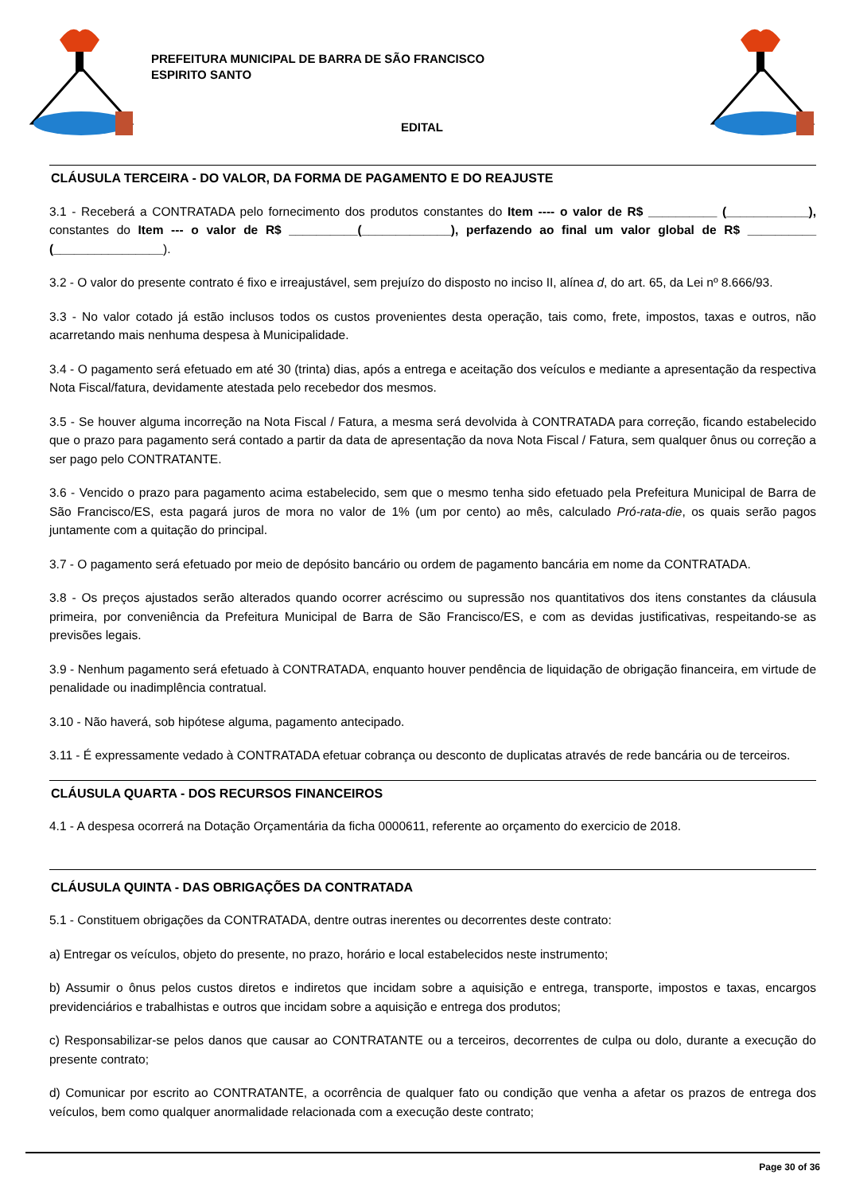PREFEITURA MUNICIPAL DE BARRA DE SÃO FRANCISCO
ESPIRITO SANTO
EDITAL
CLÁUSULA TERCEIRA - DO VALOR, DA FORMA DE PAGAMENTO E DO REAJUSTE
3.1 - Receberá a CONTRATADA pelo fornecimento dos produtos constantes do Item ---- o valor de R$ __________ (____________), constantes do Item --- o valor de R$ __________(_____________), perfazendo ao final um valor global de R$ __________ (________________).
3.2 - O valor do presente contrato é fixo e irreajustável, sem prejuízo do disposto no inciso II, alínea d, do art. 65, da Lei nº 8.666/93.
3.3 - No valor cotado já estão inclusos todos os custos provenientes desta operação, tais como, frete, impostos, taxas e outros, não acarretando mais nenhuma despesa à Municipalidade.
3.4 - O pagamento será efetuado em até 30 (trinta) dias, após a entrega e aceitação dos veículos e mediante a apresentação da respectiva Nota Fiscal/fatura, devidamente atestada pelo recebedor dos mesmos.
3.5 - Se houver alguma incorreção na Nota Fiscal / Fatura, a mesma será devolvida à CONTRATADA para correção, ficando estabelecido que o prazo para pagamento será contado a partir da data de apresentação da nova Nota Fiscal / Fatura, sem qualquer ônus ou correção a ser pago pelo CONTRATANTE.
3.6 - Vencido o prazo para pagamento acima estabelecido, sem que o mesmo tenha sido efetuado pela Prefeitura Municipal de Barra de São Francisco/ES, esta pagará juros de mora no valor de 1% (um por cento) ao mês, calculado Pró-rata-die, os quais serão pagos juntamente com a quitação do principal.
3.7 - O pagamento será efetuado por meio de depósito bancário ou ordem de pagamento bancária em nome da CONTRATADA.
3.8 - Os preços ajustados serão alterados quando ocorrer acréscimo ou supressão nos quantitativos dos itens constantes da cláusula primeira, por conveniência da Prefeitura Municipal de Barra de São Francisco/ES, e com as devidas justificativas, respeitando-se as previsões legais.
3.9 - Nenhum pagamento será efetuado à CONTRATADA, enquanto houver pendência de liquidação de obrigação financeira, em virtude de penalidade ou inadimplência contratual.
3.10 - Não haverá, sob hipótese alguma, pagamento antecipado.
3.11 - É expressamente vedado à CONTRATADA efetuar cobrança ou desconto de duplicatas através de rede bancária ou de terceiros.
CLÁUSULA QUARTA - DOS RECURSOS FINANCEIROS
4.1 - A despesa ocorrerá na Dotação Orçamentária da ficha 0000611, referente ao orçamento do exercicio de 2018.
CLÁUSULA QUINTA - DAS OBRIGAÇÕES DA CONTRATADA
5.1 - Constituem obrigações da CONTRATADA, dentre outras inerentes ou decorrentes deste contrato:
a) Entregar os veículos, objeto do presente, no prazo, horário e local estabelecidos neste instrumento;
b) Assumir o ônus pelos custos diretos e indiretos que incidam sobre a aquisição e entrega, transporte, impostos e taxas, encargos previdenciários e trabalhistas e outros que incidam sobre a aquisição e entrega dos produtos;
c) Responsabilizar-se pelos danos que causar ao CONTRATANTE ou a terceiros, decorrentes de culpa ou dolo, durante a execução do presente contrato;
d) Comunicar por escrito ao CONTRATANTE, a ocorrência de qualquer fato ou condição que venha a afetar os prazos de entrega dos veículos, bem como qualquer anormalidade relacionada com a execução deste contrato;
Page 30 of 36